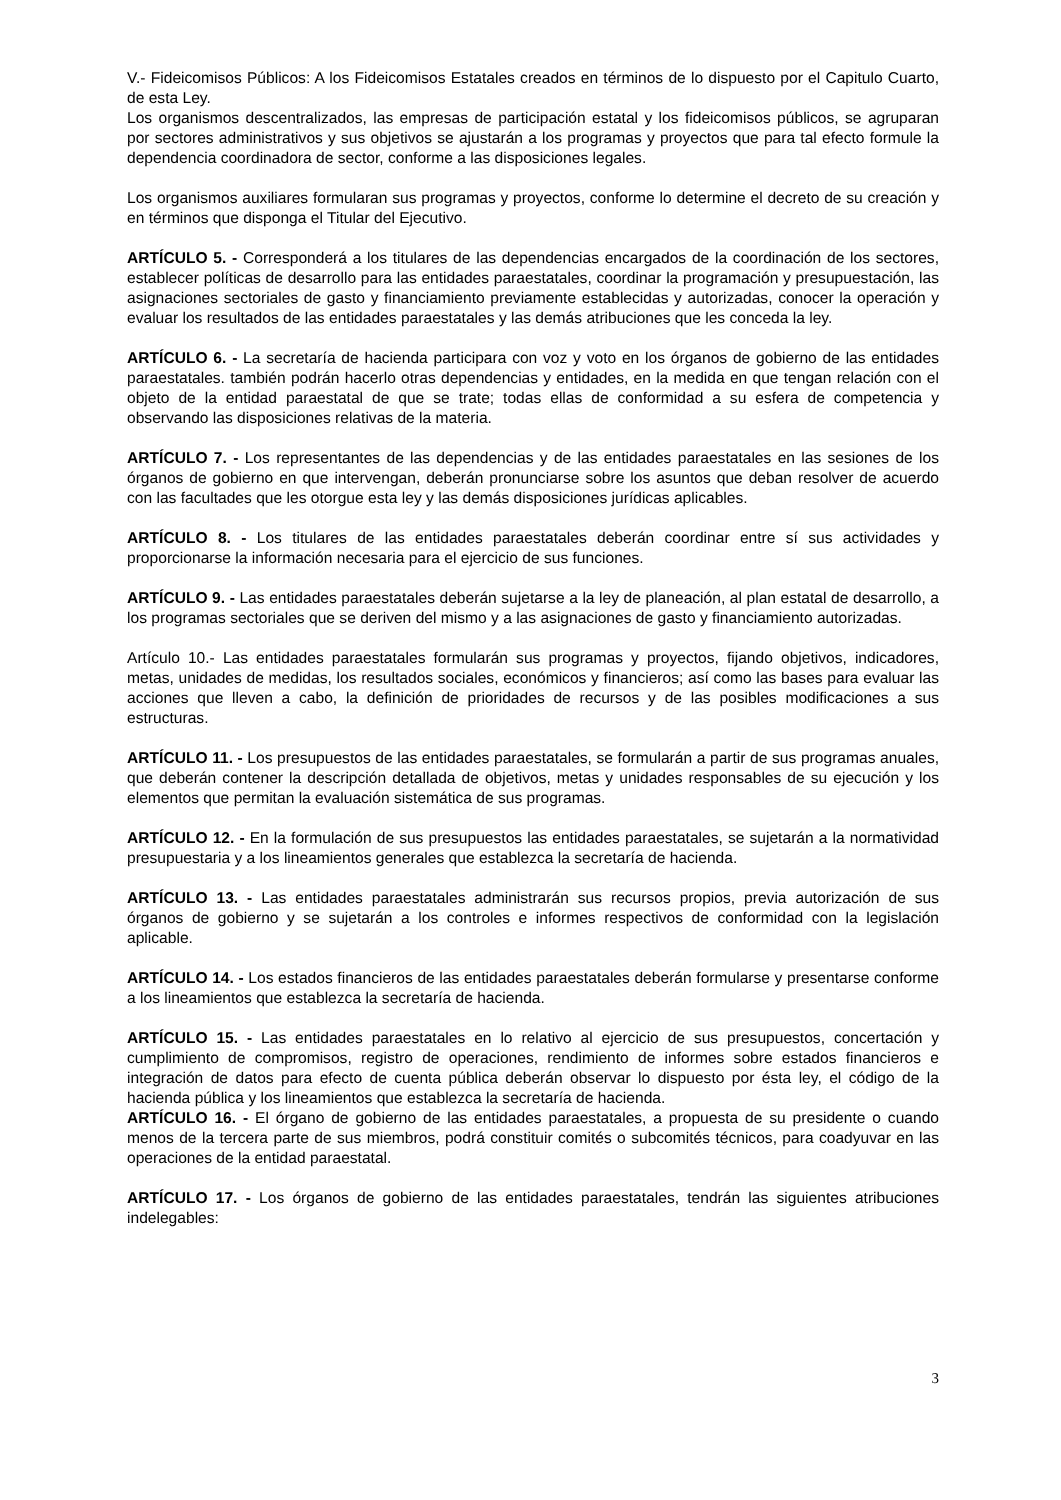V.- Fideicomisos Públicos: A los Fideicomisos Estatales creados en términos de lo dispuesto por el Capitulo Cuarto, de esta Ley.
Los organismos descentralizados, las empresas de participación estatal y los fideicomisos públicos, se agruparan por sectores administrativos y sus objetivos se ajustarán a los programas y proyectos que para tal efecto formule la dependencia coordinadora de sector, conforme a las disposiciones legales.
Los organismos auxiliares formularan sus programas y proyectos, conforme lo determine el decreto de su creación y en términos que disponga el Titular del Ejecutivo.
ARTÍCULO 5. - Corresponderá a los titulares de las dependencias encargados de la coordinación de los sectores, establecer políticas de desarrollo para las entidades paraestatales, coordinar la programación y presupuestación, las asignaciones sectoriales de gasto y financiamiento previamente establecidas y autorizadas, conocer la operación y evaluar los resultados de las entidades paraestatales y las demás atribuciones que les conceda la ley.
ARTÍCULO 6. - La secretaría de hacienda participara con voz y voto en los órganos de gobierno de las entidades paraestatales. también podrán hacerlo otras dependencias y entidades, en la medida en que tengan relación con el objeto de la entidad paraestatal de que se trate; todas ellas de conformidad a su esfera de competencia y observando las disposiciones relativas de la materia.
ARTÍCULO 7. - Los representantes de las dependencias y de las entidades paraestatales en las sesiones de los órganos de gobierno en que intervengan, deberán pronunciarse sobre los asuntos que deban resolver de acuerdo con las facultades que les otorgue esta ley y las demás disposiciones jurídicas aplicables.
ARTÍCULO 8. - Los titulares de las entidades paraestatales deberán coordinar entre sí sus actividades y proporcionarse la información necesaria para el ejercicio de sus funciones.
ARTÍCULO 9. - Las entidades paraestatales deberán sujetarse a la ley de planeación, al plan estatal de desarrollo, a los programas sectoriales que se deriven del mismo y a las asignaciones de gasto y financiamiento autorizadas.
Artículo 10.- Las entidades paraestatales formularán sus programas y proyectos, fijando objetivos, indicadores, metas, unidades de medidas, los resultados sociales, económicos y financieros; así como las bases para evaluar las acciones que lleven a cabo, la definición de prioridades de recursos y de las posibles modificaciones a sus estructuras.
ARTÍCULO 11. - Los presupuestos de las entidades paraestatales, se formularán a partir de sus programas anuales, que deberán contener la descripción detallada de objetivos, metas y unidades responsables de su ejecución y los elementos que permitan la evaluación sistemática de sus programas.
ARTÍCULO 12. - En la formulación de sus presupuestos las entidades paraestatales, se sujetarán a la normatividad presupuestaria y a los lineamientos generales que establezca la secretaría de hacienda.
ARTÍCULO 13. - Las entidades paraestatales administrarán sus recursos propios, previa autorización de sus órganos de gobierno y se sujetarán a los controles e informes respectivos de conformidad con la legislación aplicable.
ARTÍCULO 14. - Los estados financieros de las entidades paraestatales deberán formularse y presentarse conforme a los lineamientos que establezca la secretaría de hacienda.
ARTÍCULO 15. - Las entidades paraestatales en lo relativo al ejercicio de sus presupuestos, concertación y cumplimiento de compromisos, registro de operaciones, rendimiento de informes sobre estados financieros e integración de datos para efecto de cuenta pública deberán observar lo dispuesto por ésta ley, el código de la hacienda pública y los lineamientos que establezca la secretaría de hacienda.
ARTÍCULO 16. - El órgano de gobierno de las entidades paraestatales, a propuesta de su presidente o cuando menos de la tercera parte de sus miembros, podrá constituir comités o subcomités técnicos, para coadyuvar en las operaciones de la entidad paraestatal.
ARTÍCULO 17. - Los órganos de gobierno de las entidades paraestatales, tendrán las siguientes atribuciones indelegables:
3